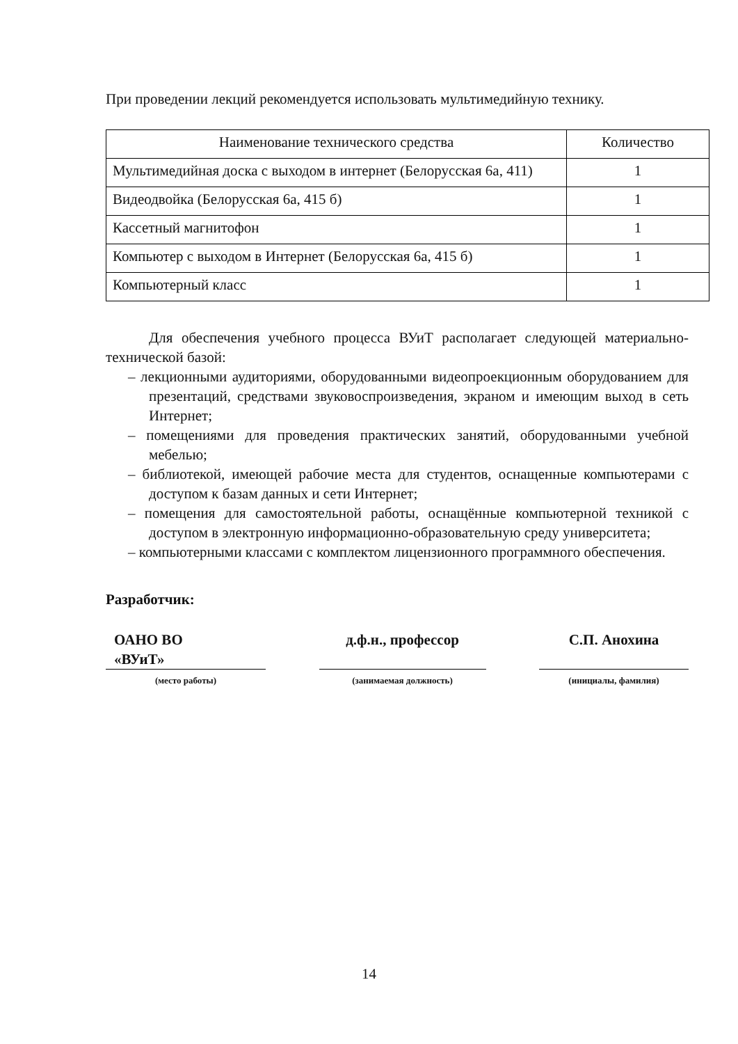При проведении лекций рекомендуется использовать мультимедийную технику.
| Наименование технического средства | Количество |
| --- | --- |
| Мультимедийная доска с выходом в интернет (Белорусская 6а, 411) | 1 |
| Видеодвойка (Белорусская 6а, 415 б) | 1 |
| Кассетный магнитофон | 1 |
| Компьютер с выходом в Интернет (Белорусская 6а, 415 б) | 1 |
| Компьютерный класс | 1 |
Для обеспечения учебного процесса ВУиТ располагает следующей материально-технической базой:
– лекционными аудиториями, оборудованными видеопроекционным оборудованием для презентаций, средствами звуковоспроизведения, экраном и имеющим выход в сеть Интернет;
– помещениями для проведения практических занятий, оборудованными учебной мебелью;
– библиотекой, имеющей рабочие места для студентов, оснащенные компьютерами с доступом к базам данных и сети Интернет;
– помещения для самостоятельной работы, оснащённые компьютерной техникой с доступом в электронную информационно-образовательную среду университета;
– компьютерными классами с комплектом лицензионного программного обеспечения.
Разработчик:
ОАНО ВО
«ВУиТ»
(место работы)
д.ф.н., профессор
(занимаемая должность)
С.П. Анохина
(инициалы, фамилия)
14